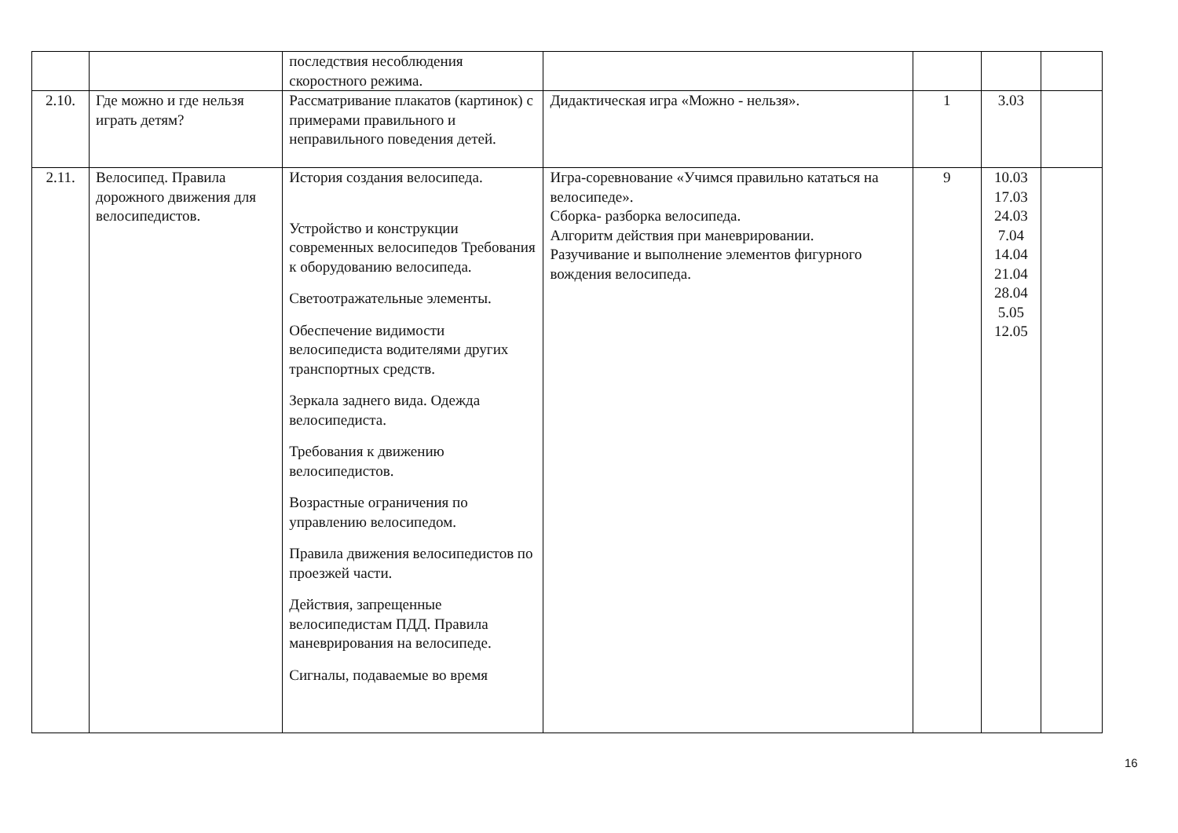| | | последствия несоблюдения скоростного режима. | | | | |
| 2.10. | Где можно и где нельзя играть детям? | Рассматривание плакатов (картинок) с примерами правильного и неправильного поведения детей. | Дидактическая игра «Можно - нельзя». | 1 | 3.03 | |
| 2.11. | Велосипед. Правила дорожного движения для велосипедистов. | История создания велосипеда. Устройство и конструкции современных велосипедов Требования к оборудованию велосипеда. Светоотражательные элементы. Обеспечение видимости велосипедиста водителями других транспортных средств. Зеркала заднего вида. Одежда велосипедиста. Требования к движению велосипедистов. Возрастные ограничения по управлению велосипедом. Правила движения велосипедистов по проезжей части. Действия, запрещенные велосипедистам ПДД. Правила маневрирования на велосипеде. Сигналы, подаваемые во время | Игра-соревнование «Учимся правильно кататься на велосипеде». Сборка- разборка велосипеда. Алгоритм действия при маневрировании. Разучивание и выполнение элементов фигурного вождения велосипеда. | 9 | 10.03 17.03 24.03 7.04 14.04 21.04 28.04 5.05 12.05 | |
16